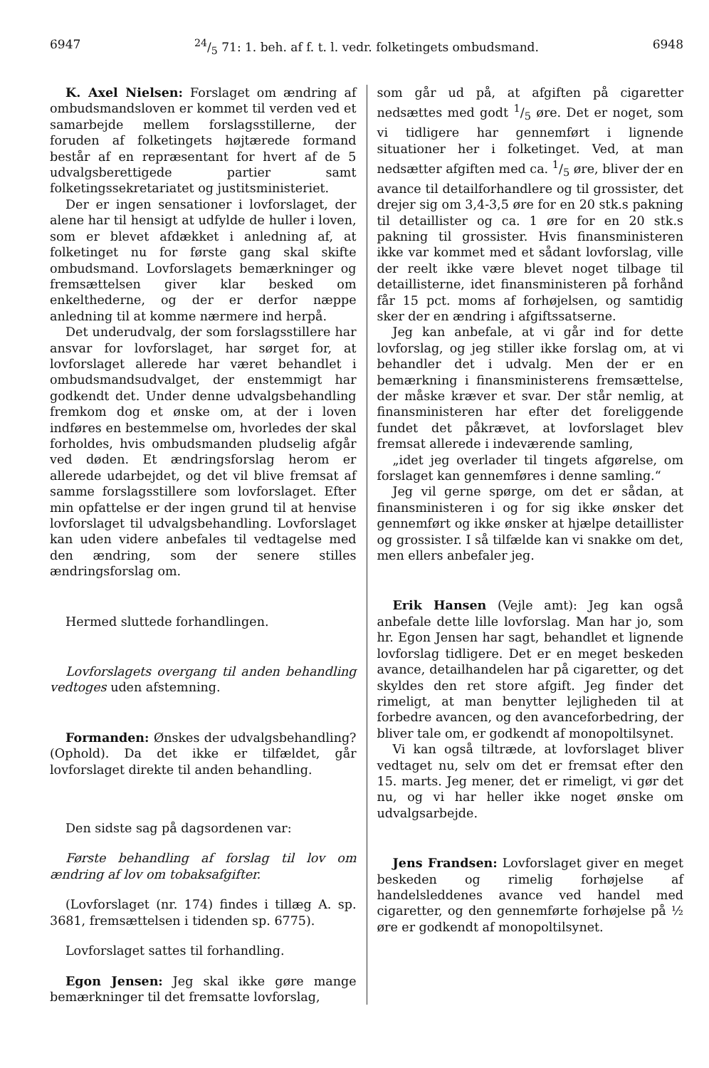694724/5 71: 1. beh. af f. t. l. vedr. folketingets ombudsmand. 6948
K. Axel Nielsen: Forslaget om ændring af ombudsmandsloven er kommet til verden ved et samarbejde mellem forslagsstillerne, der foruden af folketingets højtærede formand består af en repræsentant for hvert af de 5 udvalgsberettigede partier samt folketingssekretariatet og justitsministeriet.
Der er ingen sensationer i lovforslaget, der alene har til hensigt at udfylde de huller i loven, som er blevet afdækket i anledning af, at folketinget nu for første gang skal skifte ombudsmand. Lovforslagets bemærkninger og fremsættelsen giver klar besked om enkelthederne, og der er derfor næppe anledning til at komme nærmere ind herpå.
Det underudvalg, der som forslagsstillere har ansvar for lovforslaget, har sørget for, at lovforslaget allerede har været behandlet i ombudsmandsudvalget, der enstemmigt har godkendt det. Under denne udvalgsbehandling fremkom dog et ønske om, at der i loven indføres en bestemmelse om, hvorledes der skal forholdes, hvis ombudsmanden pludselig afgår ved døden. Et ændringsforslag herom er allerede udarbejdet, og det vil blive fremsat af samme forslagsstillere som lovforslaget. Efter min opfattelse er der ingen grund til at henvise lovforslaget til udvalgsbehandling. Lovforslaget kan uden videre anbefales til vedtagelse med den ændring, som der senere stilles ændringsforslag om.
Hermed sluttede forhandlingen.
Lovforslagets overgang til anden behandling vedtoges uden afstemning.
Formanden: Ønskes der udvalgsbehandling? (Ophold). Da det ikke er tilfældet, går lovforslaget direkte til anden behandling.
Den sidste sag på dagsordenen var:
Første behandling af forslag til lov om ændring af lov om tobaksafgifter.
(Lovforslaget (nr. 174) findes i tillæg A. sp. 3681, fremsættelsen i tidenden sp. 6775).
Lovforslaget sattes til forhandling.
Egon Jensen: Jeg skal ikke gøre mange bemærkninger til det fremsatte lovforslag,
som går ud på, at afgiften på cigaretter nedsættes med godt 1/5 øre. Det er noget, som vi tidligere har gennemført i lignende situationer her i folketinget. Ved, at man nedsætter afgiften med ca. 1/5 øre, bliver der en avance til detailforhandlere og til grossister, det drejer sig om 3,4-3,5 øre for en 20 stk.s pakning til detaillister og ca. 1 øre for en 20 stk.s pakning til grossister. Hvis finansministeren ikke var kommet med et sådant lovforslag, ville der reelt ikke være blevet noget tilbage til detaillisterne, idet finansministeren på forhånd får 15 pct. moms af forhøjelsen, og samtidig sker der en ændring i afgiftssatserne.
Jeg kan anbefale, at vi går ind for dette lovforslag, og jeg stiller ikke forslag om, at vi behandler det i udvalg. Men der er en bemærkning i finansministerens fremsættelse, der måske kræver et svar. Der står nemlig, at finansministeren har efter det foreliggende fundet det påkrævet, at lovforslaget blev fremsat allerede i indeværende samling,
„idet jeg overlader til tingets afgørelse, om forslaget kan gennemføres i denne samling.“
Jeg vil gerne spørge, om det er sådan, at finansministeren i og for sig ikke ønsker det gennemført og ikke ønsker at hjælpe detaillister og grossister. I så tilfælde kan vi snakke om det, men ellers anbefaler jeg.
Erik Hansen (Vejle amt): Jeg kan også anbefale dette lille lovforslag. Man har jo, som hr. Egon Jensen har sagt, behandlet et lignende lovforslag tidligere. Det er en meget beskeden avance, detailhandelen har på cigaretter, og det skyldes den ret store afgift. Jeg finder det rimeligt, at man benytter lejligheden til at forbedre avancen, og den avanceforbedring, der bliver tale om, er godkendt af monopoltilsynet.
Vi kan også tiltræde, at lovforslaget bliver vedtaget nu, selv om det er fremsat efter den 15. marts. Jeg mener, det er rimeligt, vi gør det nu, og vi har heller ikke noget ønske om udvalgsarbejde.
Jens Frandsen: Lovforslaget giver en meget beskeden og rimelig forhøjelse af handelsleddenes avance ved handel med cigaretter, og den gennemførte forhøjelse på ½ øre er godkendt af monopoltilsynet.